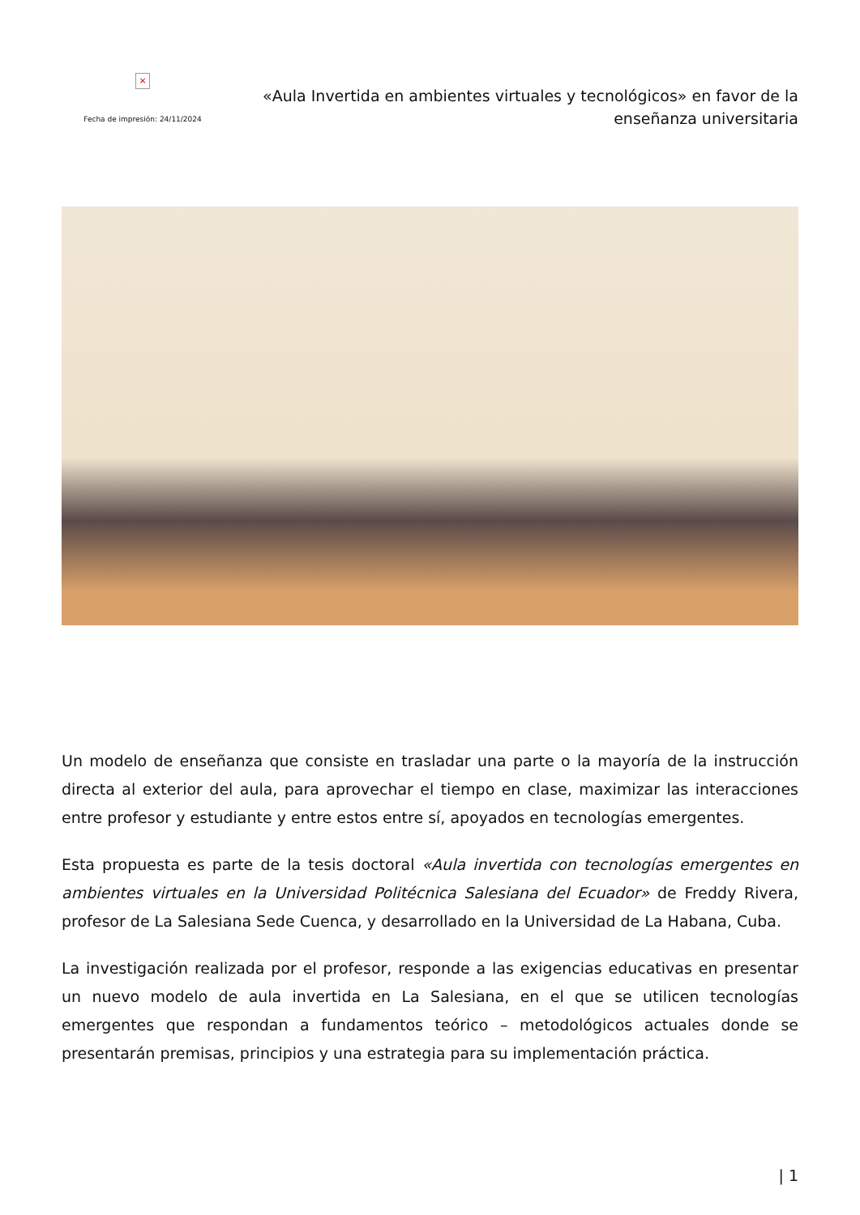×
Fecha de impresión: 24/11/2024
«Aula Invertida en ambientes virtuales y tecnológicos» en favor de la enseñanza universitaria
Un modelo de enseñanza que consiste en trasladar una parte o la mayoría de la instrucción directa al exterior del aula, para aprovechar el tiempo en clase, maximizar las interacciones entre profesor y estudiante y entre estos entre sí, apoyados en tecnologías emergentes.
Esta propuesta es parte de la tesis doctoral «Aula invertida con tecnologías emergentes en ambientes virtuales en la Universidad Politécnica Salesiana del Ecuador» de Freddy Rivera, profesor de La Salesiana Sede Cuenca, y desarrollado en la Universidad de La Habana, Cuba.
La investigación realizada por el profesor, responde a las exigencias educativas en presentar un nuevo modelo de aula invertida en La Salesiana, en el que se utilicen tecnologías emergentes que respondan a fundamentos teórico – metodológicos actuales donde se presentarán premisas, principios y una estrategia para su implementación práctica.
| 1